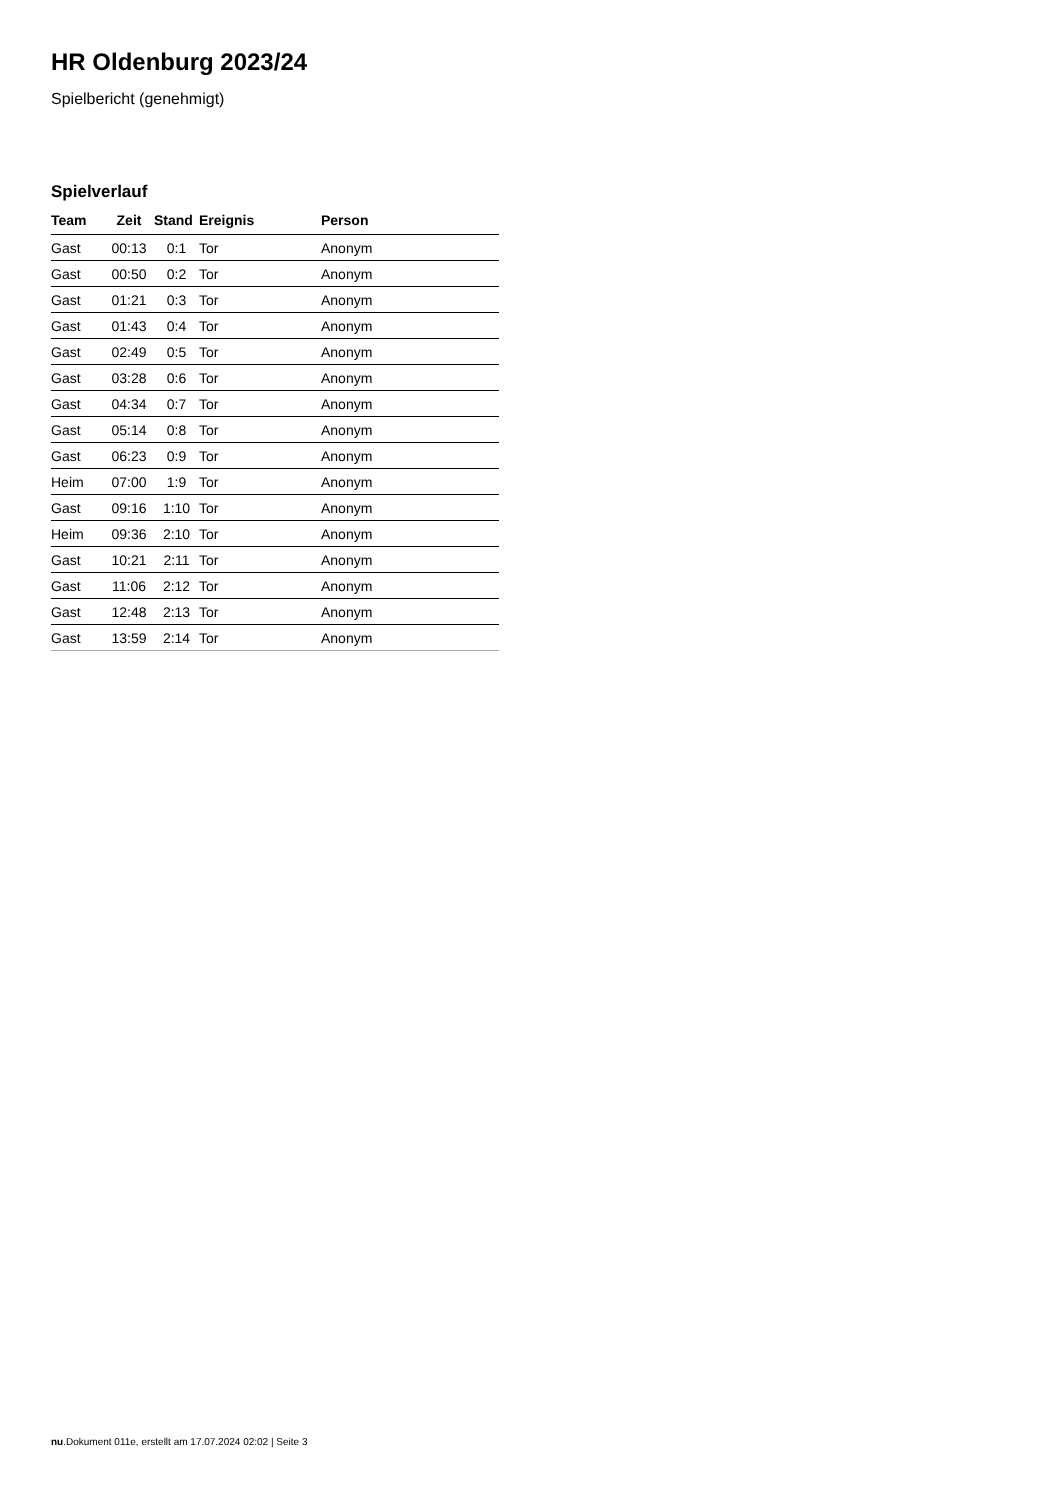HR Oldenburg 2023/24
Spielbericht (genehmigt)
Spielverlauf
| Team | Zeit | Stand | Ereignis | Person |
| --- | --- | --- | --- | --- |
| Gast | 00:13 | 0:1 | Tor | Anonym |
| Gast | 00:50 | 0:2 | Tor | Anonym |
| Gast | 01:21 | 0:3 | Tor | Anonym |
| Gast | 01:43 | 0:4 | Tor | Anonym |
| Gast | 02:49 | 0:5 | Tor | Anonym |
| Gast | 03:28 | 0:6 | Tor | Anonym |
| Gast | 04:34 | 0:7 | Tor | Anonym |
| Gast | 05:14 | 0:8 | Tor | Anonym |
| Gast | 06:23 | 0:9 | Tor | Anonym |
| Heim | 07:00 | 1:9 | Tor | Anonym |
| Gast | 09:16 | 1:10 | Tor | Anonym |
| Heim | 09:36 | 2:10 | Tor | Anonym |
| Gast | 10:21 | 2:11 | Tor | Anonym |
| Gast | 11:06 | 2:12 | Tor | Anonym |
| Gast | 12:48 | 2:13 | Tor | Anonym |
| Gast | 13:59 | 2:14 | Tor | Anonym |
nu.Dokument 011e, erstellt am 17.07.2024 02:02 | Seite 3